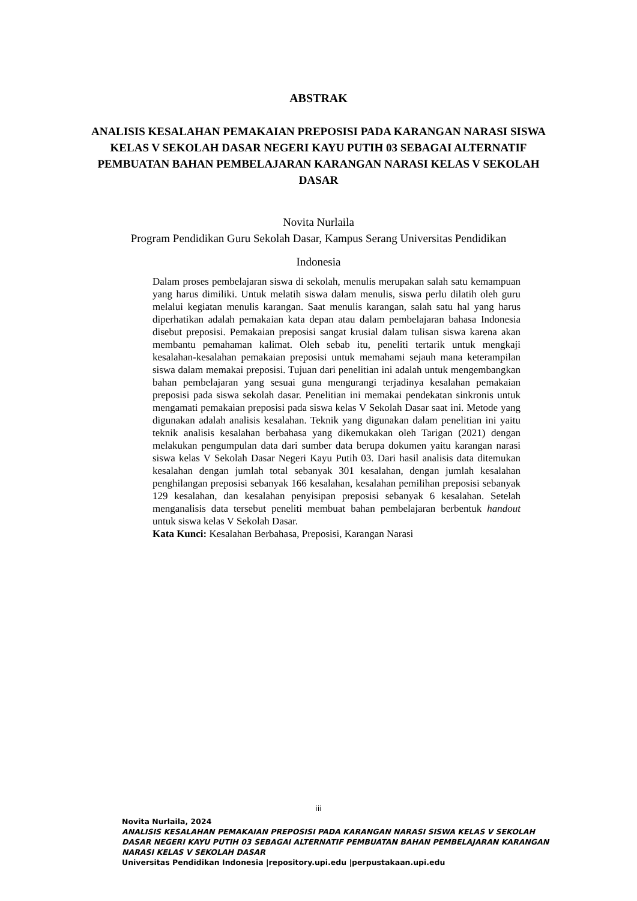ABSTRAK
ANALISIS KESALAHAN PEMAKAIAN PREPOSISI PADA KARANGAN NARASI SISWA KELAS V SEKOLAH DASAR NEGERI KAYU PUTIH 03 SEBAGAI ALTERNATIF PEMBUATAN BAHAN PEMBELAJARAN KARANGAN NARASI KELAS V SEKOLAH DASAR
Novita Nurlaila
Program Pendidikan Guru Sekolah Dasar, Kampus Serang Universitas Pendidikan
Indonesia
Dalam proses pembelajaran siswa di sekolah, menulis merupakan salah satu kemampuan yang harus dimiliki. Untuk melatih siswa dalam menulis, siswa perlu dilatih oleh guru melalui kegiatan menulis karangan. Saat menulis karangan, salah satu hal yang harus diperhatikan adalah pemakaian kata depan atau dalam pembelajaran bahasa Indonesia disebut preposisi. Pemakaian preposisi sangat krusial dalam tulisan siswa karena akan membantu pemahaman kalimat. Oleh sebab itu, peneliti tertarik untuk mengkaji kesalahan-kesalahan pemakaian preposisi untuk memahami sejauh mana keterampilan siswa dalam memakai preposisi. Tujuan dari penelitian ini adalah untuk mengembangkan bahan pembelajaran yang sesuai guna mengurangi terjadinya kesalahan pemakaian preposisi pada siswa sekolah dasar. Penelitian ini memakai pendekatan sinkronis untuk mengamati pemakaian preposisi pada siswa kelas V Sekolah Dasar saat ini. Metode yang digunakan adalah analisis kesalahan. Teknik yang digunakan dalam penelitian ini yaitu teknik analisis kesalahan berbahasa yang dikemukakan oleh Tarigan (2021) dengan melakukan pengumpulan data dari sumber data berupa dokumen yaitu karangan narasi siswa kelas V Sekolah Dasar Negeri Kayu Putih 03. Dari hasil analisis data ditemukan kesalahan dengan jumlah total sebanyak 301 kesalahan, dengan jumlah kesalahan penghilangan preposisi sebanyak 166 kesalahan, kesalahan pemilihan preposisi sebanyak 129 kesalahan, dan kesalahan penyisipan preposisi sebanyak 6 kesalahan. Setelah menganalisis data tersebut peneliti membuat bahan pembelajaran berbentuk handout untuk siswa kelas V Sekolah Dasar.
Kata Kunci: Kesalahan Berbahasa, Preposisi, Karangan Narasi
iii
Novita Nurlaila, 2024
ANALISIS KESALAHAN PEMAKAIAN PREPOSISI PADA KARANGAN NARASI SISWA KELAS V SEKOLAH DASAR NEGERI KAYU PUTIH 03 SEBAGAI ALTERNATIF PEMBUATAN BAHAN PEMBELAJARAN KARANGAN NARASI KELAS V SEKOLAH DASAR
Universitas Pendidikan Indonesia |repository.upi.edu |perpustakaan.upi.edu